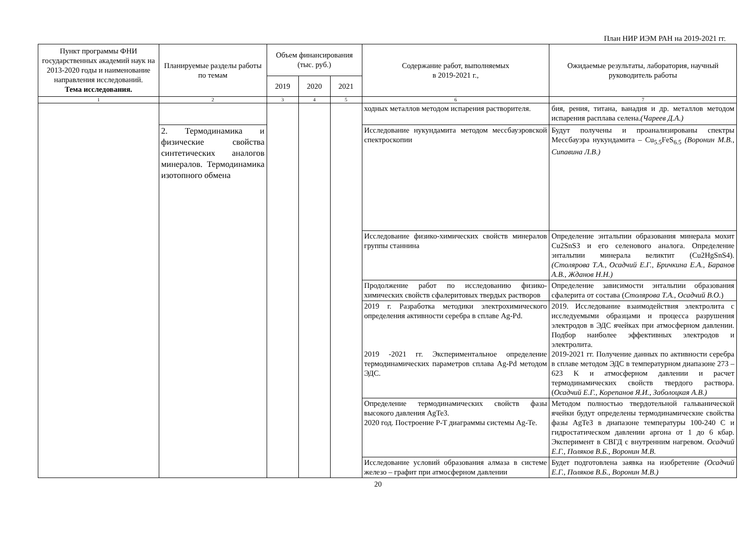План НИР ИЭМ РАН на 2019-2021 гг.
| Пункт программы ФНИ государственных академий наук на 2013-2020 годы и наименование направления исследований. Тема исследования. | Планируемые разделы работы по темам | Объем финансирования (тыс. руб.) | | | Содержание работ, выполняемых в 2019-2021 г., | Ожидаемые результаты, лаборатория, научный руководитель работы |
| --- | --- | --- | --- | --- | --- | --- |
| | | 2019 | 2020 | 2021 | | |
| 1 | 2 | 3 | 4 | 5 | 6 | 7 |
| | | | | | ходных металлов методом испарения растворителя. | бия, рения, титана, ванадия и др. металлов методом испарения расплава селена. (Чареев Д.А.) |
| | 2. Термодинамика и физические свойства синтетических аналогов минералов. Термодинамика изотопного обмена | | | | Исследование нукундамита методом мессбауэровской спектроскопии | Будут получены и проанализированы спектры Мессбауэра нукундамита – Cu<sub>5.5</sub>FeS<sub>6.5</sub> (Воронин М.В., Сипавина Л.В.) |
| | | | | | Исследование физико-химических свойств минералов группы станнина | Определение энтальпии образования минерала мохит Cu2SnS3 и его селенового аналога. Определение энтальпии минерала великтит (Cu2HgSnS4). (Столярова Т.А., Осадчий Е.Г., Бричкина Е.А., Баранов А.В., Жданов Н.Н.) |
| | | | | | Продолжение работ по исследованию физико-химических свойств сфалеритовых твердых растворов | Определение зависимости энтальпии образования сфалерита от состава ( Столярова Т.А., Осадчий В.О. ) |
| | | | | | 2019 г. Разработка методики электрохимического определения активности серебра в сплаве Ag-Pd. 2019 -2021 гг. Экспериментальное определение термодинамических параметров сплава Ag-Pd методом ЭДС. | 2019. Исследование взаимодействия электролита с исследуемыми образцами и процесса разрушения электродов в ЭДС ячейках при атмосферном давлении. Подбор наиболее эффективных электродов и электролита. 2019-2021 гг. Получение данных по активности серебра в сплаве методом ЭДС в температурном диапазоне 273 – 623 K и атмосферном давлении и расчет термодинамических свойств твердого раствора. ( Осадчий Е.Г., Корепанов Я.И., Заболоцкая А.В.) |
| | | | | | Определение термодинамических свойств фазы высокого давления AgTe3. 2020 год. Построение P-T диаграммы системы Ag-Te. | Методом полностью твердотельной гальванической ячейки будут определены термодинамические свойства фазы AgTe3 в диапазоне температуры 100-240 С и гидростатическом давлении аргона от 1 до 6 кбар. Эксперимент в СВГД с внутренним нагревом. Осадчий Е.Г., Поляков В.Б., Воронин М.В. |
| | | | | | Исследование условий образования алмаза в системе железо – графит при атмосферном давлении | Будет подготовлена заявка на изобретение (Осадчий Е.Г., Поляков В.Б., Воронин М.В.) |
20